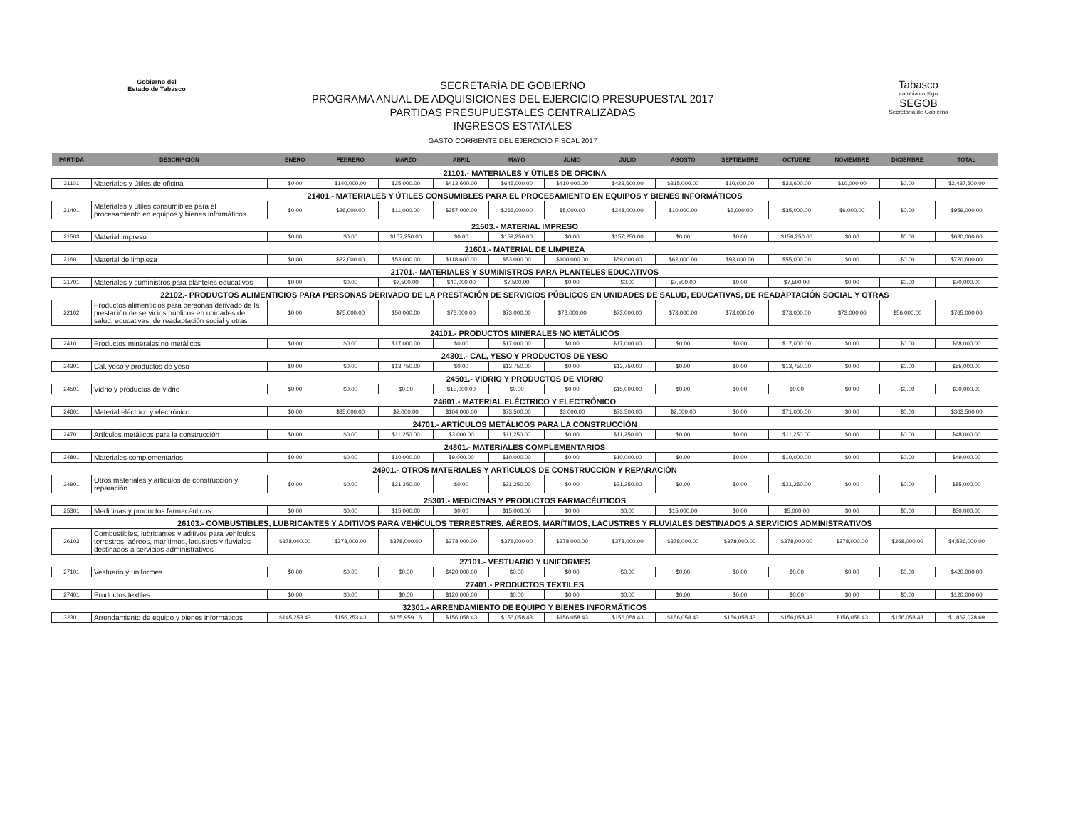Gobierno del
Estado de Tabasco
SECRETARÍA DE GOBIERNO
PROGRAMA ANUAL DE ADQUISICIONES DEL EJERCICIO PRESUPUESTAL 2017
PARTIDAS PRESUPUESTALES CENTRALIZADAS
INGRESOS ESTATALES
GASTO CORRIENTE DEL EJERCICIO FISCAL 2017
Tabasco
cambia contigo
SEGOB
Secretaría de Gobierno
| PARTIDA | DESCRIPCIÓN | ENERO | FEBRERO | MARZO | ABRIL | MAYO | JUNIO | JULIO | AGOSTO | SEPTIEMBRE | OCTUBRE | NOVIEMBRE | DICIEMBRE | TOTAL |
| --- | --- | --- | --- | --- | --- | --- | --- | --- | --- | --- | --- | --- | --- | --- |
| 21101.- MATERIALES Y ÚTILES DE OFICINA | | | | | | | | | | | | | | |
| 21101 | Materiales y útiles de oficina | $0.00 | $140,000.00 | $25,000.00 | $413,600.00 | $645,000.00 | $410,000.00 | $423,600.00 | $315,000.00 | $10,000.00 | $33,600.00 | $10,000.00 | $0.00 | $2,437,500.00 |
| 21401.- MATERIALES Y ÚTILES CONSUMIBLES PARA EL PROCESAMIENTO EN EQUIPOS Y BIENES INFORMÁTICOS | | | | | | | | | | | | | | |
| 21401 | Materiales y útiles consumibles para el procesamiento en equipos y bienes informáticos | $0.00 | $26,000.00 | $11,000.00 | $357,000.00 | $265,000.00 | $5,000.00 | $248,000.00 | $10,000.00 | $5,000.00 | $35,000.00 | $6,000.00 | $0.00 | $959,000.00 |
| 21503.- MATERIAL IMPRESO | | | | | | | | | | | | | | |
| 21503 | Material impreso | $0.00 | $0.00 | $157,250.00 | $0.00 | $159,250.00 | $0.00 | $157,250.00 | $0.00 | $0.00 | $156,250.00 | $0.00 | $0.00 | $630,000.00 |
| 21601.- MATERIAL DE LIMPIEZA | | | | | | | | | | | | | | |
| 21601 | Material de limpieza | $0.00 | $22,000.00 | $53,000.00 | $118,600.00 | $53,000.00 | $100,000.00 | $59,000.00 | $62,000.00 | $93,000.00 | $55,000.00 | $0.00 | $0.00 | $720,600.00 |
| 21701.- MATERIALES Y SUMINISTROS PARA PLANTELES EDUCATIVOS | | | | | | | | | | | | | | |
| 21701 | Materiales y suministros para planteles educativos | $0.00 | $0.00 | $7,500.00 | $40,000.00 | $7,500.00 | $0.00 | $0.00 | $7,500.00 | $0.00 | $7,500.00 | $0.00 | $0.00 | $70,000.00 |
| 22102.- PRODUCTOS ALIMENTICIOS PARA PERSONAS DERIVADO DE LA PRESTACIÓN DE SERVICIOS PÚBLICOS EN UNIDADES DE SALUD, EDUCATIVAS, DE READAPTACIÓN SOCIAL Y OTRAS | | | | | | | | | | | | | | |
| 22102 | Productos alimenticios para personas derivado de la prestación de servicios públicos en unidades de salud, educativas, de readaptación social y otras | $0.00 | $75,000.00 | $50,000.00 | $73,000.00 | $73,000.00 | $73,000.00 | $73,000.00 | $73,000.00 | $73,000.00 | $73,000.00 | $73,000.00 | $56,000.00 | $765,000.00 |
| 24101.- PRODUCTOS MINERALES NO METÁLICOS | | | | | | | | | | | | | | |
| 24101 | Productos minerales no metálicos | $0.00 | $0.00 | $17,000.00 | $0.00 | $17,000.00 | $0.00 | $17,000.00 | $0.00 | $0.00 | $17,000.00 | $0.00 | $0.00 | $68,000.00 |
| 24301.- CAL, YESO Y PRODUCTOS DE YESO | | | | | | | | | | | | | | |
| 24301 | Cal, yeso y productos de yeso | $0.00 | $0.00 | $13,750.00 | $0.00 | $13,750.00 | $0.00 | $13,750.00 | $0.00 | $0.00 | $13,750.00 | $0.00 | $0.00 | $55,000.00 |
| 24501.- VIDRIO Y PRODUCTOS DE VIDRIO | | | | | | | | | | | | | | |
| 24501 | Vidrio y productos de vidrio | $0.00 | $0.00 | $0.00 | $15,000.00 | $0.00 | $0.00 | $15,000.00 | $0.00 | $0.00 | $0.00 | $0.00 | $0.00 | $30,000.00 |
| 24601.- MATERIAL ELÉCTRICO Y ELECTRÓNICO | | | | | | | | | | | | | | |
| 24601 | Material eléctrico y electrónico | $0.00 | $35,000.00 | $2,000.00 | $104,000.00 | $73,500.00 | $3,000.00 | $73,500.00 | $2,000.00 | $0.00 | $71,000.00 | $0.00 | $0.00 | $363,500.00 |
| 24701.- ARTÍCULOS METÁLICOS PARA LA CONSTRUCCIÓN | | | | | | | | | | | | | | |
| 24701 | Artículos metálicos para la construcción | $0.00 | $0.00 | $11,250.00 | $3,000.00 | $11,250.00 | $0.00 | $11,250.00 | $0.00 | $0.00 | $11,250.00 | $0.00 | $0.00 | $48,000.00 |
| 24801.- MATERIALES COMPLEMENTARIOS | | | | | | | | | | | | | | |
| 24801 | Materiales complementarios | $0.00 | $0.00 | $10,000.00 | $9,000.00 | $10,000.00 | $0.00 | $10,000.00 | $0.00 | $0.00 | $10,000.00 | $0.00 | $0.00 | $49,000.00 |
| 24901.- OTROS MATERIALES Y ARTÍCULOS DE CONSTRUCCIÓN Y REPARACIÓN | | | | | | | | | | | | | | |
| 24901 | Otros materiales y artículos de construcción y reparación | $0.00 | $0.00 | $21,250.00 | $0.00 | $21,250.00 | $0.00 | $21,250.00 | $0.00 | $0.00 | $21,250.00 | $0.00 | $0.00 | $85,000.00 |
| 25301.- MEDICINAS Y PRODUCTOS FARMACÉUTICOS | | | | | | | | | | | | | | |
| 25301 | Medicinas y productos farmacéuticos | $0.00 | $0.00 | $15,000.00 | $0.00 | $15,000.00 | $0.00 | $0.00 | $15,000.00 | $0.00 | $5,000.00 | $0.00 | $0.00 | $50,000.00 |
| 26103.- COMBUSTIBLES, LUBRICANTES Y ADITIVOS PARA VEHÍCULOS TERRESTRES, AÉREOS, MARÍTIMOS, LACUSTRES Y FLUVIALES DESTINADOS A SERVICIOS ADMINISTRATIVOS | | | | | | | | | | | | | | |
| 26103 | Combustibles, lubricantes y aditivos para vehículos terrestres, aéreos, marítimos, lacustres y fluviales destinados a servicios administrativos | $378,000.00 | $378,000.00 | $378,000.00 | $378,000.00 | $378,000.00 | $378,000.00 | $378,000.00 | $378,000.00 | $378,000.00 | $378,000.00 | $378,000.00 | $368,000.00 | $4,526,000.00 |
| 27101.- VESTUARIO Y UNIFORMES | | | | | | | | | | | | | | |
| 27101 | Vestuario y uniformes | $0.00 | $0.00 | $0.00 | $420,000.00 | $0.00 | $0.00 | $0.00 | $0.00 | $0.00 | $0.00 | $0.00 | $0.00 | $420,000.00 |
| 27401.- PRODUCTOS TEXTILES | | | | | | | | | | | | | | |
| 27401 | Productos textiles | $0.00 | $0.00 | $0.00 | $120,000.00 | $0.00 | $0.00 | $0.00 | $0.00 | $0.00 | $0.00 | $0.00 | $0.00 | $120,000.00 |
| 32301.- ARRENDAMIENTO DE EQUIPO Y BIENES INFORMÁTICOS | | | | | | | | | | | | | | |
| 32301 | Arrendamiento de equipo y bienes informáticos | $145,253.43 | $156,253.43 | $155,959.16 | $156,058.43 | $156,058.43 | $156,058.43 | $156,058.43 | $156,058.43 | $156,058.43 | $156,058.43 | $156,058.43 | $156,058.43 | $1,862,028.69 |